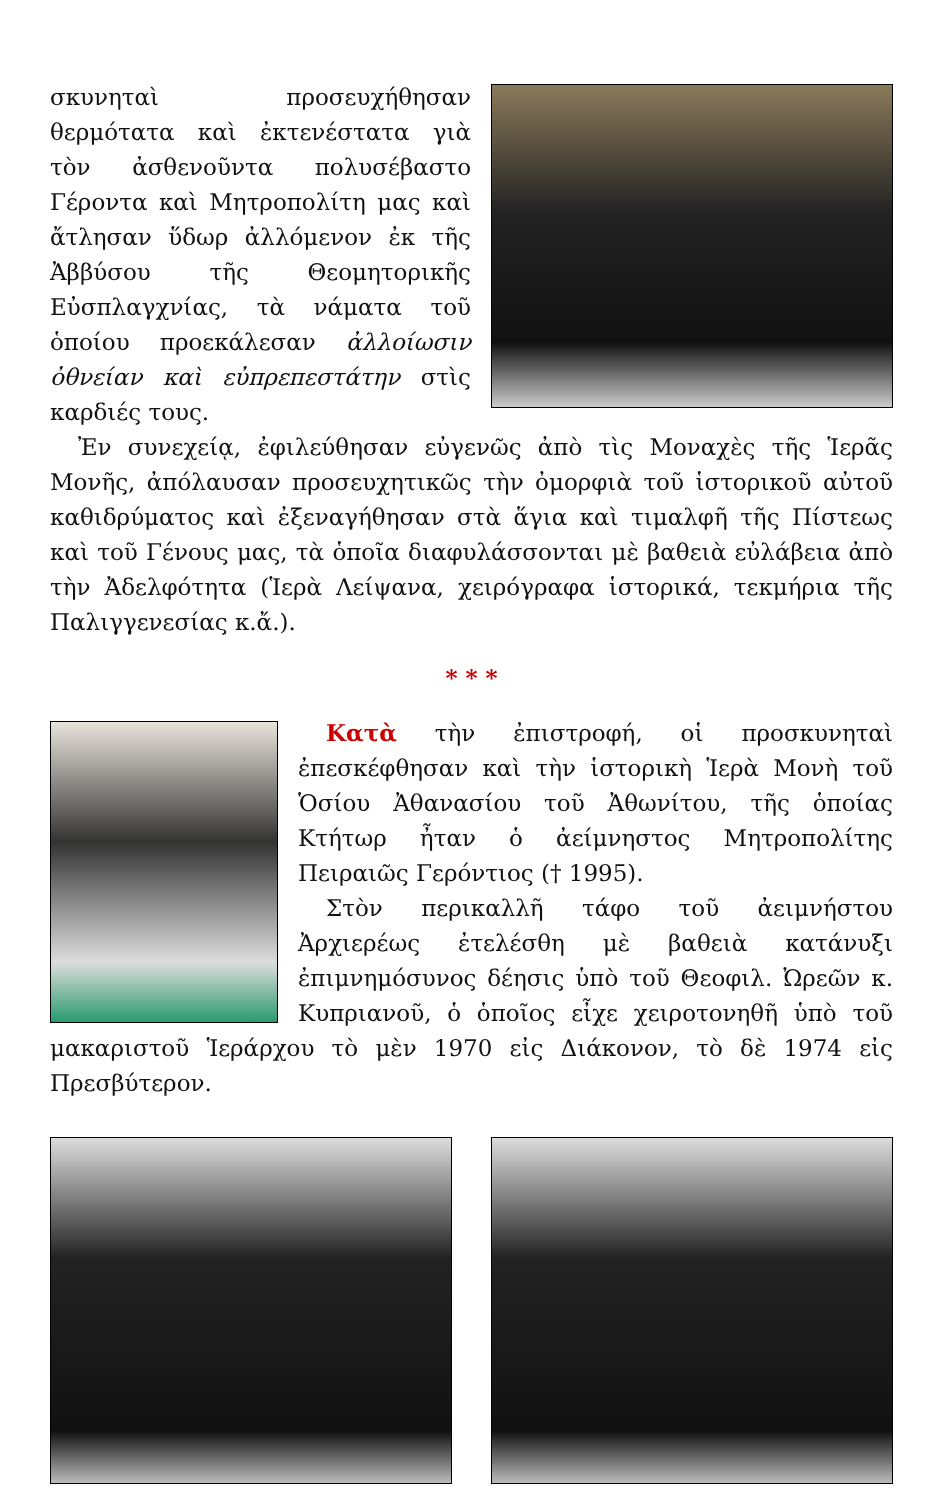σκυνηταὶ προσευχήθησαν θερμότατα καὶ ἐκτενέστατα γιὰ τὸν ἀσθενοῦντα πολυσέβαστο Γέροντα καὶ Μητροπολίτη μας καὶ ἄτλησαν ὕδωρ ἀλλόμενον ἐκ τῆς Ἀββύσου τῆς Θεομητορικῆς Εὐσπλαγχνίας, τὰ νάματα τοῦ ὁποίου προεκάλεσαν ἀλλοίωσιν ὀθνείαν καὶ εὐπρεπεστάτην στὶς καρδιές τους.
Ἐν συνεχείᾳ, ἐφιλεύθησαν εὐγενῶς ἀπὸ τὶς Μοναχὲς τῆς Ἱερᾶς Μονῆς, ἀπόλαυσαν προσευχητικῶς τὴν ὀμορφιὰ τοῦ ἱστορικοῦ αὐτοῦ καθιδρύματος καὶ ἐξεναγήθησαν στὰ ἅγια καὶ τιμαλφῆ τῆς Πίστεως καὶ τοῦ Γένους μας, τὰ ὁποῖα διαφυλάσσονται μὲ βαθειὰ εὐλάβεια ἀπὸ τὴν Ἀδελφότητα (Ἱερὰ Λείψανα, χειρόγραφα ἱστορικά, τεκμήρια τῆς Παλιγγενεσίας κ.ἄ.).
* * *
Κατὰ τὴν ἐπιστροφή, οἱ προσκυνηταὶ ἐπεσκέφθησαν καὶ τὴν ἱστορικὴ Ἱερὰ Μονὴ τοῦ Ὁσίου Ἀθανασίου τοῦ Ἀθωνίτου, τῆς ὁποίας Κτήτωρ ἦταν ὁ ἀείμνηστος Μητροπολίτης Πειραιῶς Γερόντιος († 1995).
Στὸν περικαλλῆ τάφο τοῦ ἀειμνήστου Ἀρχιερέως ἐτελέσθη μὲ βαθειὰ κατάνυξι ἐπιμνημόσυνος δέησις ὑπὸ τοῦ Θεοφιλ. Ὠρεῶν κ. Κυπριανοῦ, ὁ ὁποῖος εἶχε χειροτονηθῆ ὑπὸ τοῦ μακαριστοῦ Ἱεράρχου τὸ μὲν 1970 εἰς Διάκονον, τὸ δὲ 1974 εἰς Πρεσβύτερον.